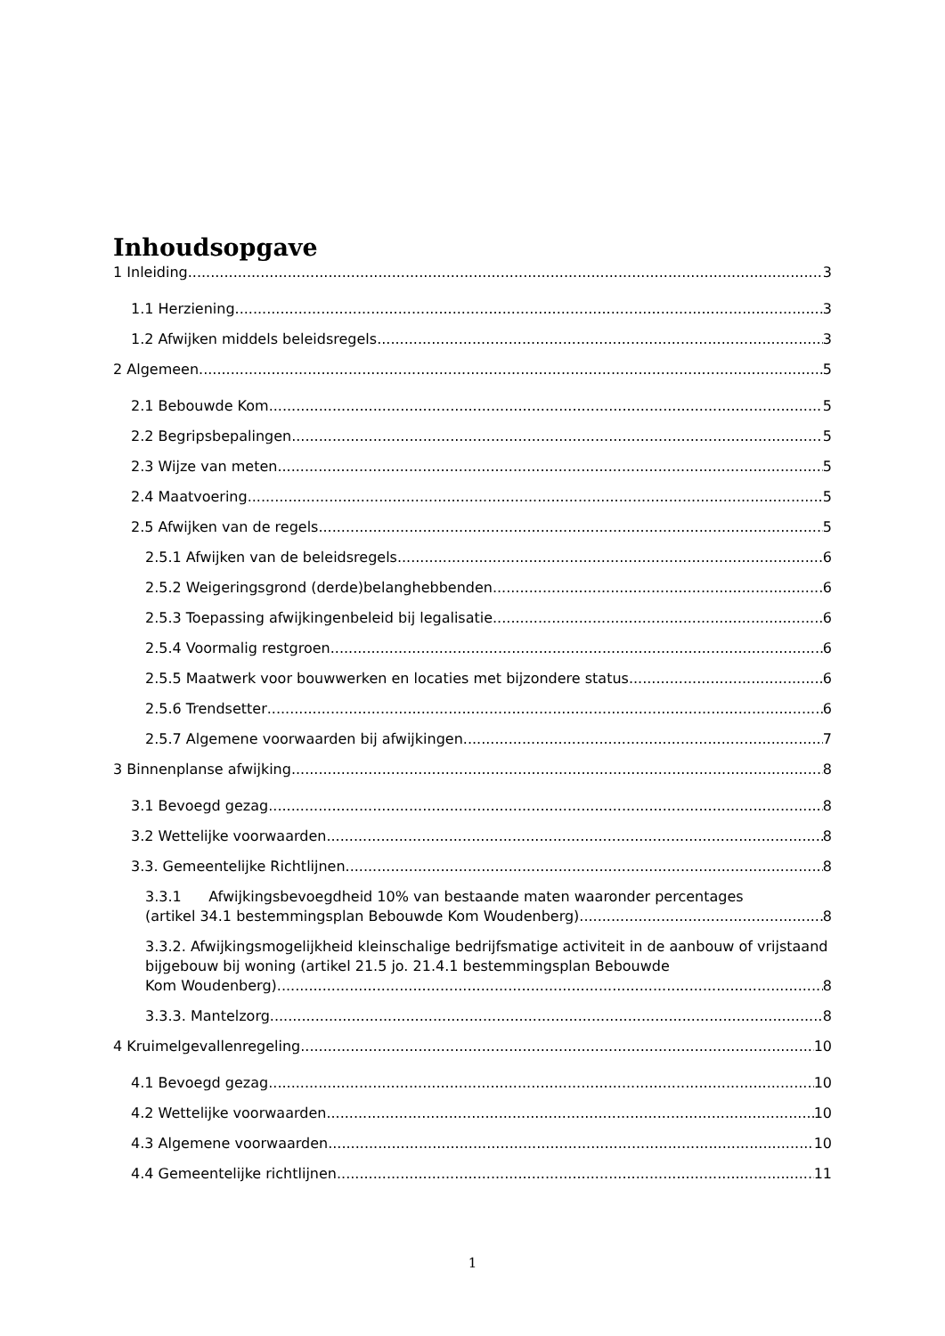Inhoudsopgave
1 Inleiding 3
1.1 Herziening 3
1.2 Afwijken middels beleidsregels 3
2 Algemeen 5
2.1 Bebouwde Kom 5
2.2 Begripsbepalingen 5
2.3 Wijze van meten 5
2.4 Maatvoering 5
2.5 Afwijken van de regels 5
2.5.1 Afwijken van de beleidsregels 6
2.5.2 Weigeringsgrond (derde)belanghebbenden 6
2.5.3 Toepassing afwijkingenbeleid bij legalisatie 6
2.5.4 Voormalig restgroen 6
2.5.5 Maatwerk voor bouwwerken en locaties met bijzondere status 6
2.5.6 Trendsetter 6
2.5.7 Algemene voorwaarden bij afwijkingen 7
3 Binnenplanse afwijking 8
3.1 Bevoegd gezag 8
3.2 Wettelijke voorwaarden 8
3.3. Gemeentelijke Richtlijnen 8
3.3.1 Afwijkingsbevoegdheid 10% van bestaande maten waaronder percentages
(artikel 34.1 bestemmingsplan Bebouwde Kom Woudenberg) 8
3.3.2. Afwijkingsmogelijkheid kleinschalige bedrijfsmatige activiteit in de aanbouw of vrijstaand bijgebouw bij woning (artikel 21.5 jo. 21.4.1 bestemmingsplan Bebouwde
Kom Woudenberg) 8
3.3.3. Mantelzorg 8
4 Kruimelgevallenregeling 10
4.1 Bevoegd gezag 10
4.2 Wettelijke voorwaarden 10
4.3 Algemene voorwaarden 10
4.4 Gemeentelijke richtlijnen 11
1